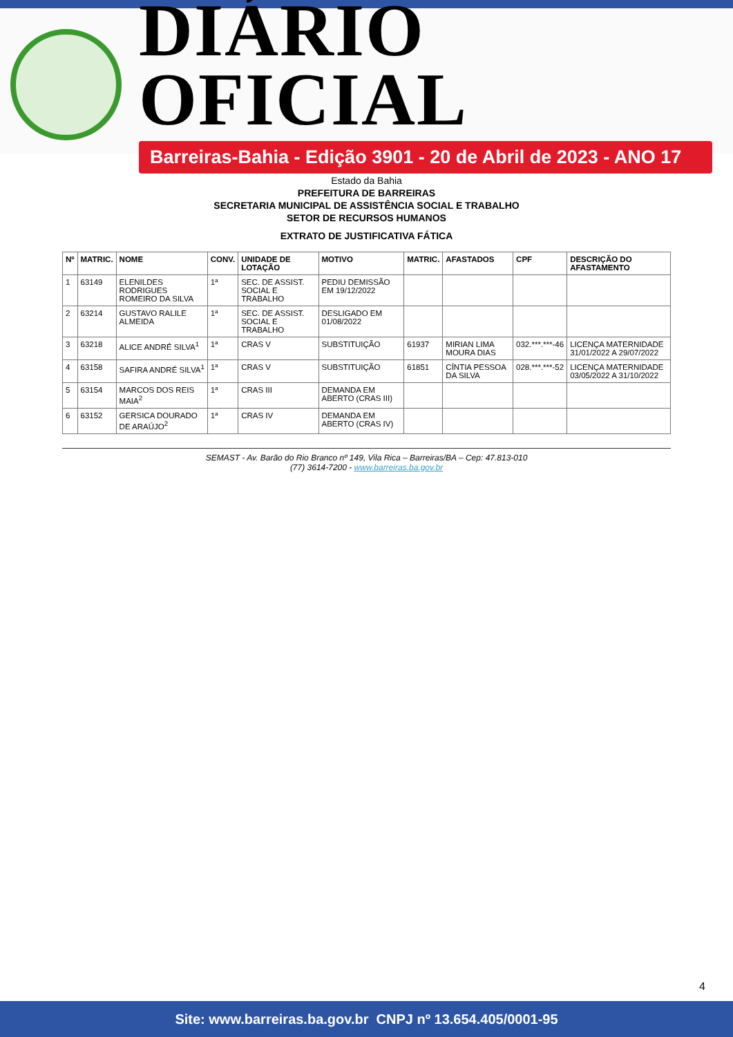DIÁRIO OFICIAL
Barreiras-Bahia - Edição 3901 - 20 de Abril de 2023 - ANO 17
Estado da Bahia
PREFEITURA DE BARREIRAS
SECRETARIA MUNICIPAL DE ASSISTÊNCIA SOCIAL E TRABALHO
SETOR DE RECURSOS HUMANOS
EXTRATO DE JUSTIFICATIVA FÁTICA
| Nº | MATRIC. | NOME | CONV. | UNIDADE DE LOTAÇÃO | MOTIVO | MATRIC. | AFASTADOS | CPF | DESCRIÇÃO DO AFASTAMENTO |
| --- | --- | --- | --- | --- | --- | --- | --- | --- | --- |
| 1 | 63149 | ELENILDES RODRIGUES ROMEIRO DA SILVA | 1ª | SEC. DE ASSIST. SOCIAL E TRABALHO | PEDIU DEMISSÃO EM 19/12/2022 | | | | |
| 2 | 63214 | GUSTAVO RALILE ALMEIDA | 1ª | SEC. DE ASSIST. SOCIAL E TRABALHO | DESLIGADO EM 01/08/2022 | | | | |
| 3 | 63218 | ALICE ANDRÉ SILVA<sup>1</sup> | 1ª | CRAS V | SUBSTITUIÇÃO | 61937 | MIRIAN LIMA MOURA DIAS | 032.***.***-46 | LICENÇA MATERNIDADE 31/01/2022 A 29/07/2022 |
| 4 | 63158 | SAFIRA ANDRÉ SILVA<sup>1</sup> | 1ª | CRAS V | SUBSTITUIÇÃO | 61851 | CÍNTIA PESSOA DA SILVA | 028.***.***-52 | LICENÇA MATERNIDADE 03/05/2022 A 31/10/2022 |
| 5 | 63154 | MARCOS DOS REIS MAIA<sup>2</sup> | 1ª | CRAS III | DEMANDA EM ABERTO (CRAS III) | | | | |
| 6 | 63152 | GERSICA DOURADO DE ARAÚJO<sup>2</sup> | 1ª | CRAS IV | DEMANDA EM ABERTO (CRAS IV) | | | | |
SEMAST - Av. Barão do Rio Branco nº 149, Vila Rica – Barreiras/BA – Cep: 47.813-010
(77) 3614-7200 - www.barreiras.ba.gov.br
4
Site: www.barreiras.ba.gov.br CNPJ nº 13.654.405/0001-95